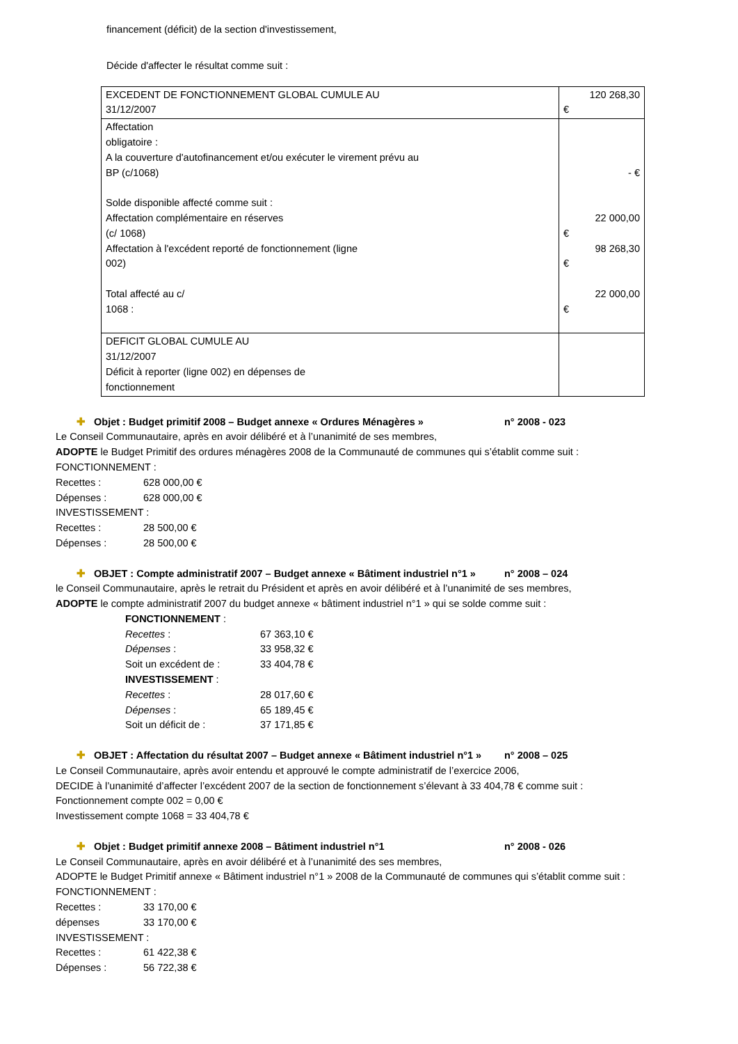financement (déficit) de la section d'investissement,
Décide d'affecter le résultat comme suit :
| EXCEDENT DE FONCTIONNEMENT GLOBAL CUMULE AU 31/12/2007 | 120 268,30 € |
| Affectation obligatoire : A la couverture d'autofinancement et/ou exécuter le virement prévu au BP (c/1068) Solde disponible affecté comme suit : Affectation complémentaire en réserves (c/ 1068) Affectation à l'excédent reporté de fonctionnement (ligne 002) Total affecté au c/ 1068 : | - € 22 000,00 € 98 268,30 € 22 000,00 € |
| DEFICIT GLOBAL CUMULE AU 31/12/2007 Déficit à reporter (ligne 002) en dépenses de fonctionnement | |
✚ Objet : Budget primitif 2008 – Budget annexe « Ordures Ménagères » n° 2008 - 023
Le Conseil Communautaire, après en avoir délibéré et à l’unanimité de ses membres,
ADOPTE le Budget Primitif des ordures ménagères 2008 de la Communauté de communes qui s’établit comme suit :
FONCTIONNEMENT :
Recettes : 628 000,00 €
Dépenses : 628 000,00 €
INVESTISSEMENT :
Recettes : 28 500,00 €
Dépenses : 28 500,00 €
✚ OBJET : Compte administratif 2007 – Budget annexe « Bâtiment industriel n°1 » n° 2008 – 024
le Conseil Communautaire, après le retrait du Président et après en avoir délibéré et à l’unanimité de ses membres,
ADOPTE le compte administratif 2007 du budget annexe « bâtiment industriel n°1 » qui se solde comme suit :
FONCTIONNEMENT :
Recettes : 67 363,10 €
Dépenses : 33 958,32 €
Soit un excédent de : 33 404,78 €
INVESTISSEMENT :
Recettes : 28 017,60 €
Dépenses : 65 189,45 €
Soit un déficit de : 37 171,85 €
✚ OBJET : Affectation du résultat 2007 – Budget annexe « Bâtiment industriel n°1 » n° 2008 – 025
Le Conseil Communautaire, après avoir entendu et approuvé le compte administratif de l’exercice 2006,
DECIDE à l’unanimité d’affecter l’excédent 2007 de la section de fonctionnement s’élevant à 33 404,78 € comme suit :
Fonctionnement compte 002 = 0,00 €
Investissement compte 1068 = 33 404,78 €
✚ Objet : Budget primitif annexe 2008 – Bâtiment industriel n°1 n° 2008 - 026
Le Conseil Communautaire, après en avoir délibéré et à l’unanimité des ses membres,
ADOPTE le Budget Primitif annexe « Bâtiment industriel n°1 » 2008 de la Communauté de communes qui s’établit comme suit :
FONCTIONNEMENT :
Recettes : 33 170,00 €
dépenses 33 170,00 €
INVESTISSEMENT :
Recettes : 61 422,38 €
Dépenses : 56 722,38 €